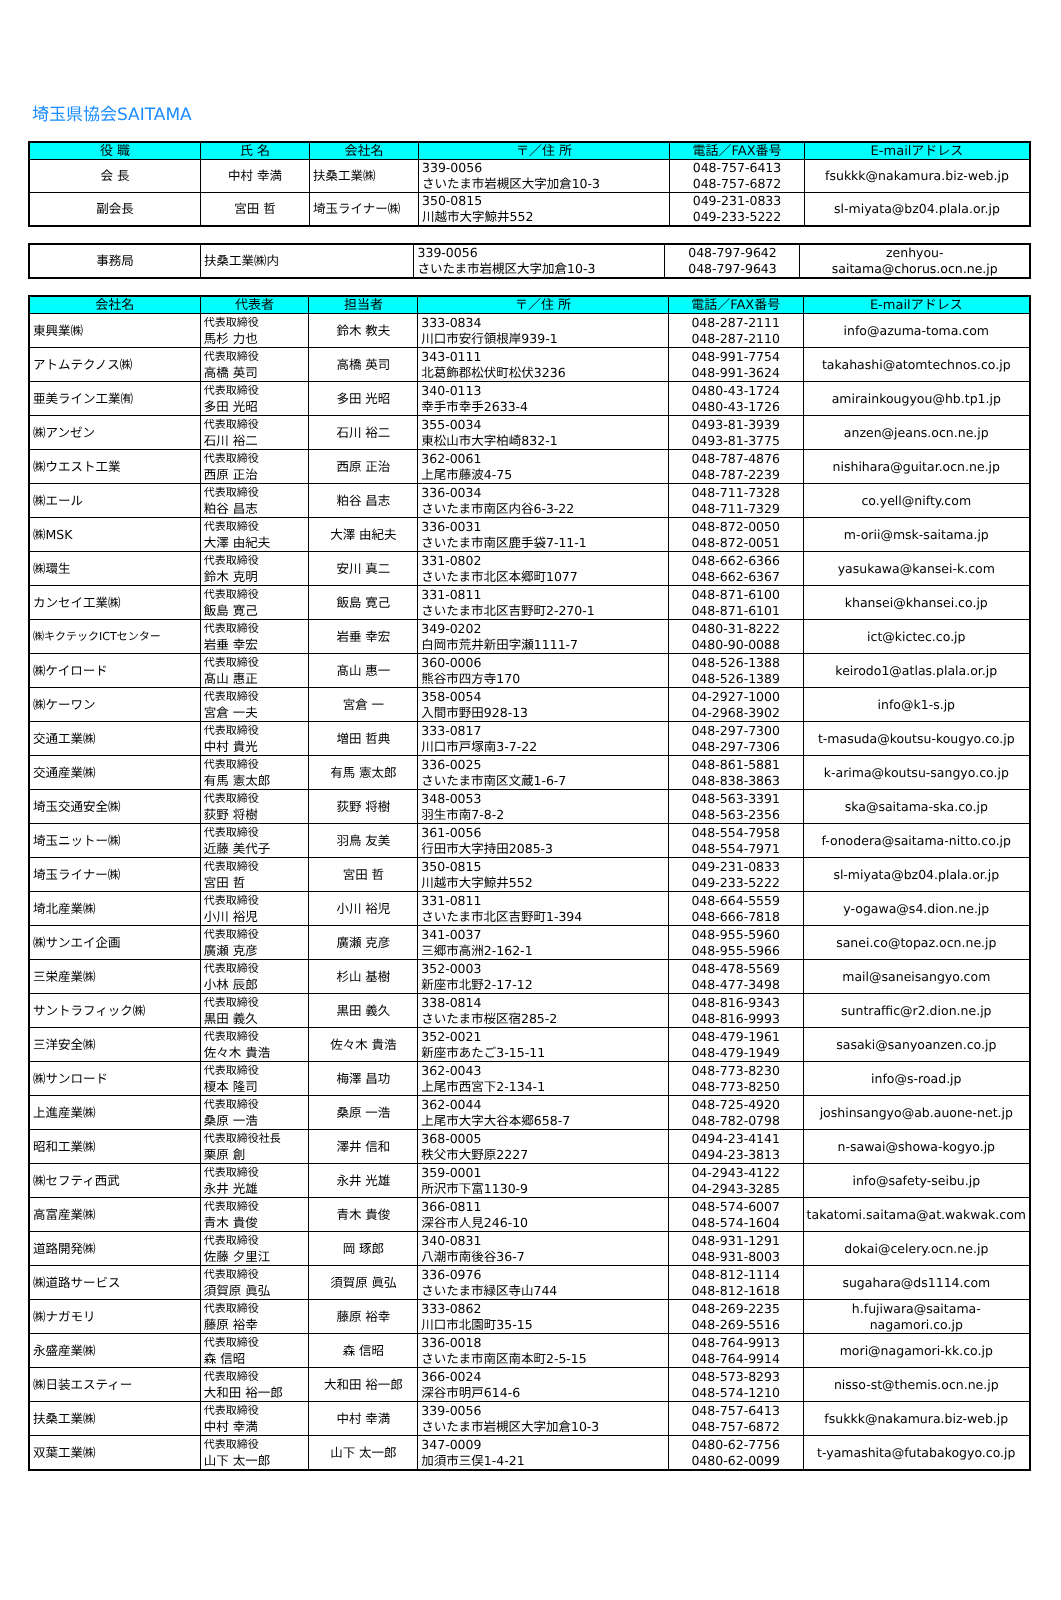埼玉県協会SAITAMA
| 役 職 | 氏 名 | 会社名 | 〒／住 所 | 電話／FAX番号 | E-mailアドレス |
| --- | --- | --- | --- | --- | --- |
| 会 長 | 中村 幸満 | 扶桑工業㈱ | 339-0056 さいたま市岩槻区大字加倉10-3 | 048-757-6413 048-757-6872 | fsukkk@nakamura.biz-web.jp |
| 副会長 | 宮田 哲 | 埼玉ライナー㈱ | 350-0815 川越市大字鯨井552 | 049-231-0833 049-233-5222 | sl-miyata@bz04.plala.or.jp |
| 事務局 | 扶桑工業㈱内 | 339-0056 さいたま市岩槻区大字加倉10-3 | 048-797-9642 048-797-9643 | zenhyou-saitama@chorus.ocn.ne.jp |
| 会社名 | 代表者 | 担当者 | 〒／住 所 | 電話／FAX番号 | E-mailアドレス |
| --- | --- | --- | --- | --- | --- |
| 東興業㈱ | 代表取締役 馬杉 力也 | 鈴木 教夫 | 333-0834 川口市安行領根岸939-1 | 048-287-2111 048-287-2110 | info@azuma-toma.com |
| アトムテクノス㈱ | 代表取締役 高橋 英司 | 高橋 英司 | 343-0111 北葛飾郡松伏町松伏3236 | 048-991-7754 048-991-3624 | takahashi@atomtechnos.co.jp |
| 亜美ライン工業㈲ | 代表取締役 多田 光昭 | 多田 光昭 | 340-0113 幸手市幸手2633-4 | 0480-43-1724 0480-43-1726 | amirainkougyou@hb.tp1.jp |
| ㈱アンゼン | 代表取締役 石川 裕二 | 石川 裕二 | 355-0034 東松山市大字柏崎832-1 | 0493-81-3939 0493-81-3775 | anzen@jeans.ocn.ne.jp |
| ㈱ウエスト工業 | 代表取締役 西原 正治 | 西原 正治 | 362-0061 上尾市藤波4-75 | 048-787-4876 048-787-2239 | nishihara@guitar.ocn.ne.jp |
| ㈱エール | 代表取締役 粕谷 昌志 | 粕谷 昌志 | 336-0034 さいたま市南区内谷6-3-22 | 048-711-7328 048-711-7329 | co.yell@nifty.com |
| ㈱MSK | 代表取締役 大澤 由紀夫 | 大澤 由紀夫 | 336-0031 さいたま市南区鹿手袋7-11-1 | 048-872-0050 048-872-0051 | m-orii@msk-saitama.jp |
| ㈱環生 | 代表取締役 鈴木 克明 | 安川 真二 | 331-0802 さいたま市北区本郷町1077 | 048-662-6366 048-662-6367 | yasukawa@kansei-k.com |
| カンセイ工業㈱ | 代表取締役 飯島 寛己 | 飯島 寛己 | 331-0811 さいたま市北区吉野町2-270-1 | 048-871-6100 048-871-6101 | khansei@khansei.co.jp |
| ㈱キクテックICTセンター | 代表取締役 岩垂 幸宏 | 岩垂 幸宏 | 349-0202 白岡市荒井新田字瀬1111-7 | 0480-31-8222 0480-90-0088 | ict@kictec.co.jp |
| ㈱ケイロード | 代表取締役 髙山 惠正 | 髙山 惠一 | 360-0006 熊谷市四方寺170 | 048-526-1388 048-526-1389 | keirodo1@atlas.plala.or.jp |
| ㈱ケーワン | 代表取締役 宮倉 一夫 | 宮倉 一 | 358-0054 入間市野田928-13 | 04-2927-1000 04-2968-3902 | info@k1-s.jp |
| 交通工業㈱ | 代表取締役 中村 貴光 | 増田 哲典 | 333-0817 川口市戸塚南3-7-22 | 048-297-7300 048-297-7306 | t-masuda@koutsu-kougyo.co.jp |
| 交通産業㈱ | 代表取締役 有馬 憲太郎 | 有馬 憲太郎 | 336-0025 さいたま市南区文蔵1-6-7 | 048-861-5881 048-838-3863 | k-arima@koutsu-sangyo.co.jp |
| 埼玉交通安全㈱ | 代表取締役 荻野 将樹 | 荻野 将樹 | 348-0053 羽生市南7-8-2 | 048-563-3391 048-563-2356 | ska@saitama-ska.co.jp |
| 埼玉ニットー㈱ | 代表取締役 近藤 美代子 | 羽鳥 友美 | 361-0056 行田市大字持田2085-3 | 048-554-7958 048-554-7971 | f-onodera@saitama-nitto.co.jp |
| 埼玉ライナー㈱ | 代表取締役 宮田 哲 | 宮田 哲 | 350-0815 川越市大字鯨井552 | 049-231-0833 049-233-5222 | sl-miyata@bz04.plala.or.jp |
| 埼北産業㈱ | 代表取締役 小川 裕児 | 小川 裕児 | 331-0811 さいたま市北区吉野町1-394 | 048-664-5559 048-666-7818 | y-ogawa@s4.dion.ne.jp |
| ㈱サンエイ企画 | 代表取締役 廣瀬 克彦 | 廣瀬 克彦 | 341-0037 三郷市高洲2-162-1 | 048-955-5960 048-955-5966 | sanei.co@topaz.ocn.ne.jp |
| 三栄産業㈱ | 代表取締役 小林 辰郎 | 杉山 基樹 | 352-0003 新座市北野2-17-12 | 048-478-5569 048-477-3498 | mail@saneisangyo.com |
| サントラフィック㈱ | 代表取締役 黒田 義久 | 黒田 義久 | 338-0814 さいたま市桜区宿285-2 | 048-816-9343 048-816-9993 | suntraffic@r2.dion.ne.jp |
| 三洋安全㈱ | 代表取締役 佐々木 貴浩 | 佐々木 貴浩 | 352-0021 新座市あたご3-15-11 | 048-479-1961 048-479-1949 | sasaki@sanyoanzen.co.jp |
| ㈱サンロード | 代表取締役 榎本 隆司 | 梅澤 昌功 | 362-0043 上尾市西宮下2-134-1 | 048-773-8230 048-773-8250 | info@s-road.jp |
| 上進産業㈱ | 代表取締役 桑原 一浩 | 桑原 一浩 | 362-0044 上尾市大字大谷本郷658-7 | 048-725-4920 048-782-0798 | joshinsangyo@ab.auone-net.jp |
| 昭和工業㈱ | 代表取締役社長 栗原 創 | 澤井 信和 | 368-0005 秩父市大野原2227 | 0494-23-4141 0494-23-3813 | n-sawai@showa-kogyo.jp |
| ㈱セフティ西武 | 代表取締役 永井 光雄 | 永井 光雄 | 359-0001 所沢市下富1130-9 | 04-2943-4122 04-2943-3285 | info@safety-seibu.jp |
| 高富産業㈱ | 代表取締役 青木 貴俊 | 青木 貴俊 | 366-0811 深谷市人見246-10 | 048-574-6007 048-574-1604 | takatomi.saitama@at.wakwak.com |
| 道路開発㈱ | 代表取締役 佐藤 夕里江 | 岡 琢郎 | 340-0831 八潮市南後谷36-7 | 048-931-1291 048-931-8003 | dokai@celery.ocn.ne.jp |
| ㈱道路サービス | 代表取締役 須賀原 眞弘 | 須賀原 眞弘 | 336-0976 さいたま市緑区寺山744 | 048-812-1114 048-812-1618 | sugahara@ds1114.com |
| ㈱ナガモリ | 代表取締役 藤原 裕幸 | 藤原 裕幸 | 333-0862 川口市北園町35-15 | 048-269-2235 048-269-5516 | h.fujiwara@saitama-nagamori.co.jp |
| 永盛産業㈱ | 代表取締役 森 信昭 | 森 信昭 | 336-0018 さいたま市南区南本町2-5-15 | 048-764-9913 048-764-9914 | mori@nagamori-kk.co.jp |
| ㈱日装エスティー | 代表取締役 大和田 裕一郎 | 大和田 裕一郎 | 366-0024 深谷市明戸614-6 | 048-573-8293 048-574-1210 | nisso-st@themis.ocn.ne.jp |
| 扶桑工業㈱ | 代表取締役 中村 幸満 | 中村 幸満 | 339-0056 さいたま市岩槻区大字加倉10-3 | 048-757-6413 048-757-6872 | fsukkk@nakamura.biz-web.jp |
| 双葉工業㈱ | 代表取締役 山下 太一郎 | 山下 太一郎 | 347-0009 加須市三俣1-4-21 | 0480-62-7756 0480-62-0099 | t-yamashita@futabakogyo.co.jp |